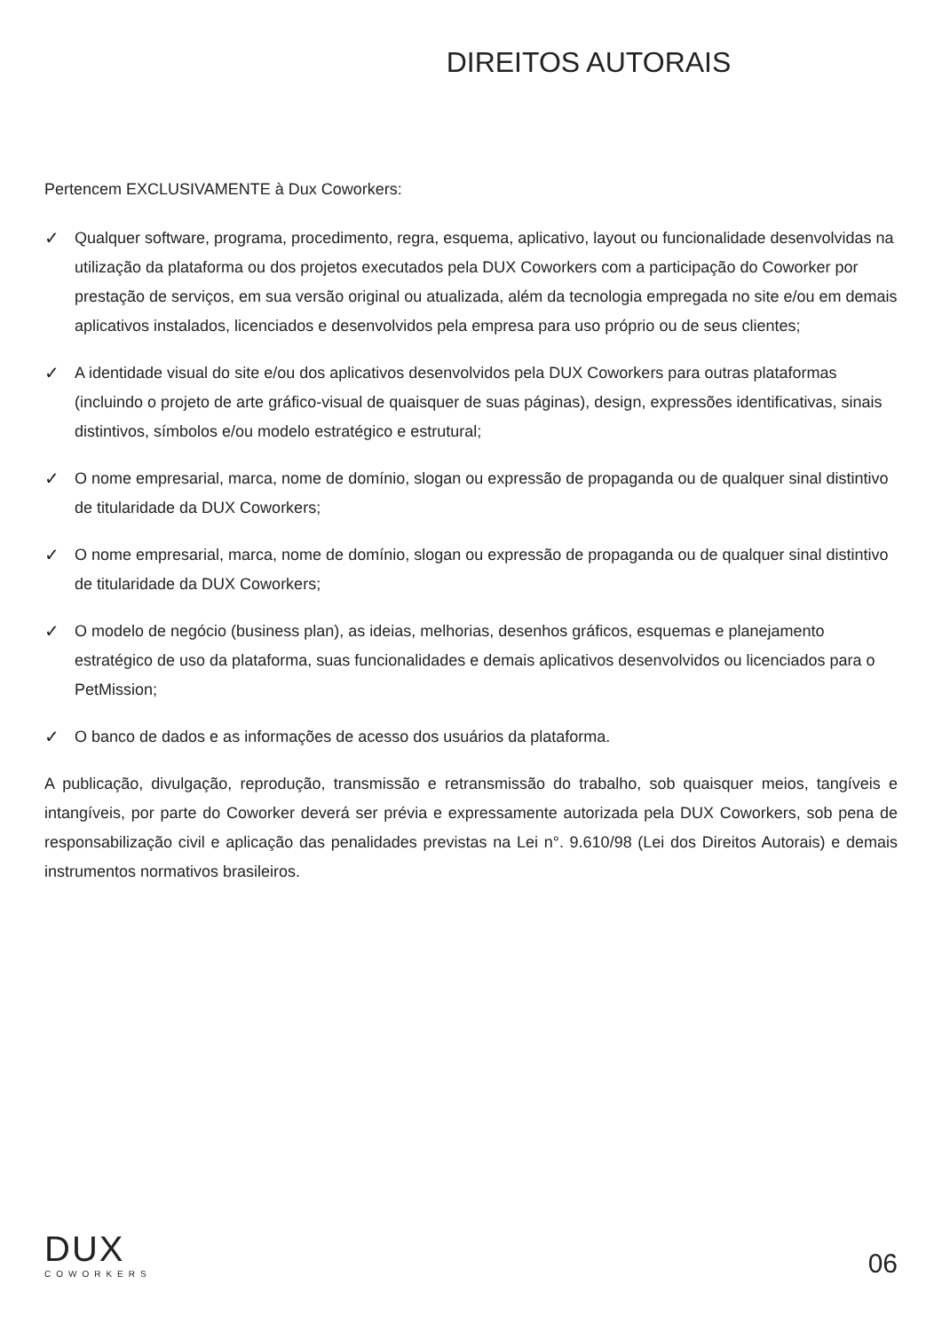DIREITOS AUTORAIS
Pertencem EXCLUSIVAMENTE à Dux Coworkers:
✓ Qualquer software, programa, procedimento, regra, esquema, aplicativo, layout ou funcionalidade desenvolvidas na utilização da plataforma ou dos projetos executados pela DUX Coworkers com a participação do Coworker por prestação de serviços, em sua versão original ou atualizada, além da tecnologia empregada no site e/ou em demais aplicativos instalados, licenciados e desenvolvidos pela empresa para uso próprio ou de seus clientes;
✓ A identidade visual do site e/ou dos aplicativos desenvolvidos pela DUX Coworkers para outras plataformas (incluindo o projeto de arte gráfico-visual de quaisquer de suas páginas), design, expressões identificativas, sinais distintivos, símbolos e/ou modelo estratégico e estrutural;
✓ O nome empresarial, marca, nome de domínio, slogan ou expressão de propaganda ou de qualquer sinal distintivo de titularidade da DUX Coworkers;
✓ O nome empresarial, marca, nome de domínio, slogan ou expressão de propaganda ou de qualquer sinal distintivo de titularidade da DUX Coworkers;
✓ O modelo de negócio (business plan), as ideias, melhorias, desenhos gráficos, esquemas e planejamento estratégico de uso da plataforma, suas funcionalidades e demais aplicativos desenvolvidos ou licenciados para o PetMission;
✓ O banco de dados e as informações de acesso dos usuários da plataforma.
A publicação, divulgação, reprodução, transmissão e retransmissão do trabalho, sob quaisquer meios, tangíveis e intangíveis, por parte do Coworker deverá ser prévia e expressamente autorizada pela DUX Coworkers, sob pena de responsabilização civil e aplicação das penalidades previstas na Lei n°. 9.610/98 (Lei dos Direitos Autorais) e demais instrumentos normativos brasileiros.
DUX
COWORKERS
06